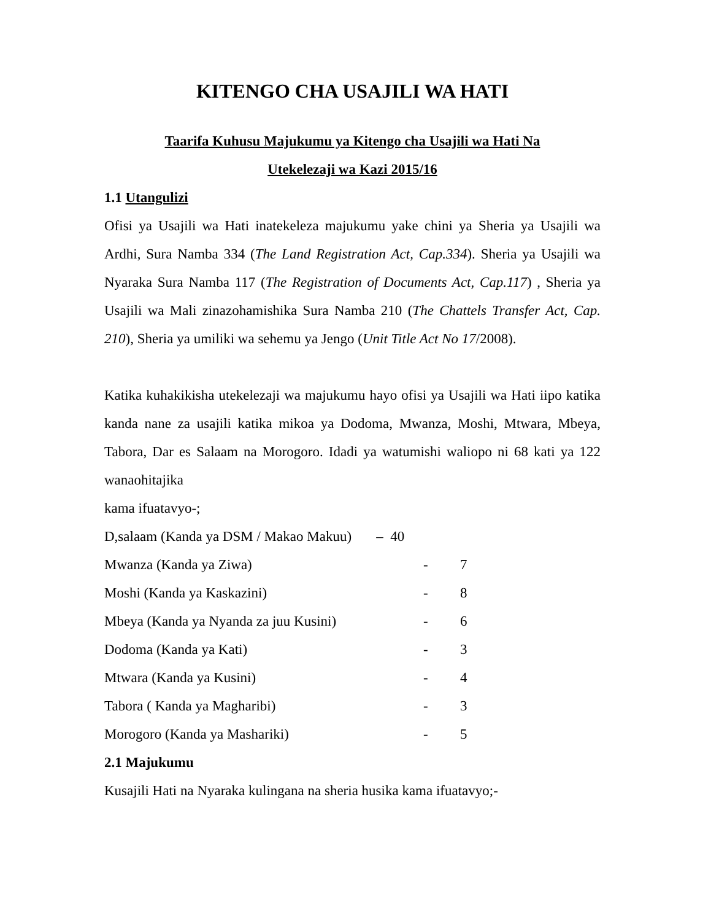KITENGO CHA USAJILI WA HATI
Taarifa Kuhusu Majukumu ya Kitengo cha Usajili wa Hati Na
Utekelezaji wa Kazi 2015/16
1.1 Utangulizi
Ofisi ya Usajili wa Hati inatekeleza majukumu yake chini ya Sheria ya Usajili wa Ardhi, Sura Namba 334 (The Land Registration Act, Cap.334). Sheria ya Usajili wa Nyaraka Sura Namba 117 (The Registration of Documents Act, Cap.117) , Sheria ya Usajili wa Mali zinazohamishika Sura Namba 210 (The Chattels Transfer Act, Cap. 210), Sheria ya umiliki wa sehemu ya Jengo (Unit Title Act No 17/2008).
Katika kuhakikisha utekelezaji wa majukumu hayo ofisi ya Usajili wa Hati iipo katika kanda nane za usajili katika mikoa ya Dodoma, Mwanza, Moshi, Mtwara, Mbeya, Tabora, Dar es Salaam na Morogoro. Idadi ya watumishi waliopo ni 68 kati ya 122 wanaohitajika
kama ifuatavyo-;
| D,salaam (Kanda ya DSM / Makao Makuu) – 40 | | |
| Mwanza (Kanda ya Ziwa) | - | 7 |
| Moshi (Kanda ya Kaskazini) | - | 8 |
| Mbeya (Kanda ya Nyanda za juu Kusini) | - | 6 |
| Dodoma (Kanda ya Kati) | - | 3 |
| Mtwara (Kanda ya Kusini) | - | 4 |
| Tabora ( Kanda ya Magharibi) | - | 3 |
| Morogoro (Kanda ya Mashariki) | - | 5 |
2.1 Majukumu
Kusajili Hati na Nyaraka kulingana na sheria husika kama ifuatavyo;-